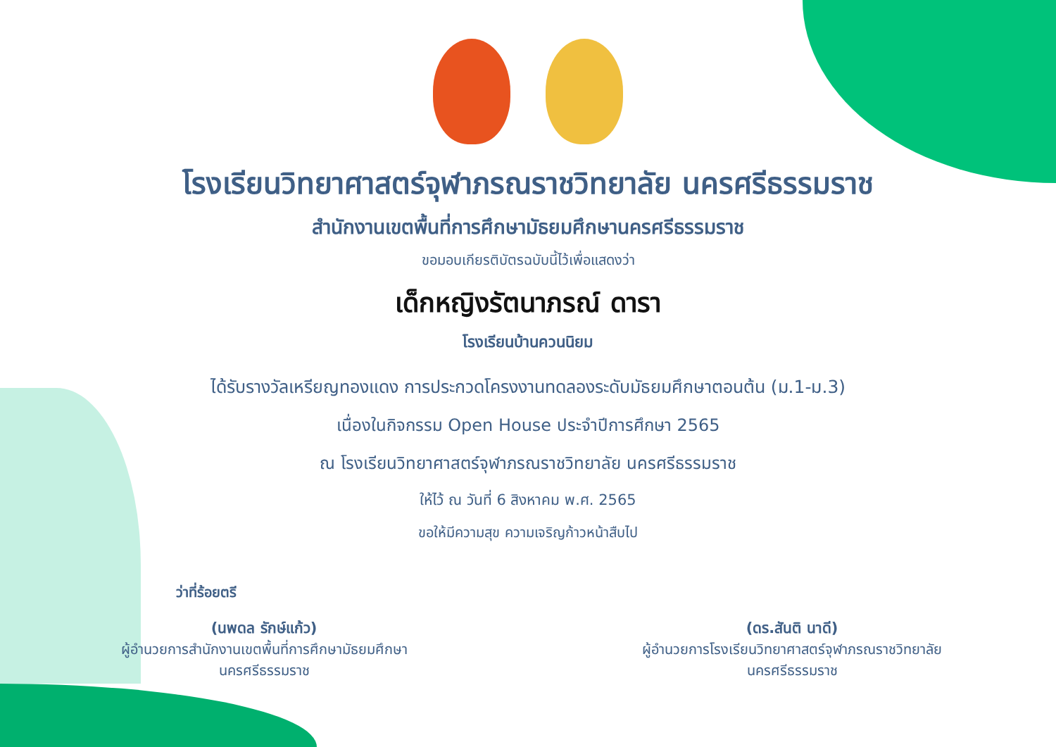โรงเรียนวิทยาศาสตร์จุฬาภรณราชวิทยาลัย นครศรีธรรมราช
สำนักงานเขตพื้นที่การศึกษามัธยมศึกษานครศรีธรรมราช
ขอมอบเกียรติบัตรฉบับนี้ไว้เพื่อแสดงว่า
เด็กหญิงรัตนาภรณ์ ดารา
โรงเรียนบ้านควนนิยม
ได้รับรางวัลเหรียญทองแดง การประกวดโครงงานทดลองระดับมัธยมศึกษาตอนต้น (ม.1-ม.3)
เนื่องในกิจกรรม Open House ประจำปีการศึกษา 2565
ณ โรงเรียนวิทยาศาสตร์จุฬาภรณราชวิทยาลัย นครศรีธรรมราช
ให้ไว้ ณ วันที่ 6 สิงหาคม พ.ศ. 2565
ขอให้มีความสุข ความเจริญก้าวหน้าสืบไป
ว่าที่ร้อยตรี (นพดล รักษ์แก้ว)
ผู้อำนวยการสำนักงานเขตพื้นที่การศึกษามัธยมศึกษา
นครศรีธรรมราช
(ดร.สันติ นาดี)
ผู้อำนวยการโรงเรียนวิทยาศาสตร์จุฬาภรณราชวิทยาลัย
นครศรีธรรมราช